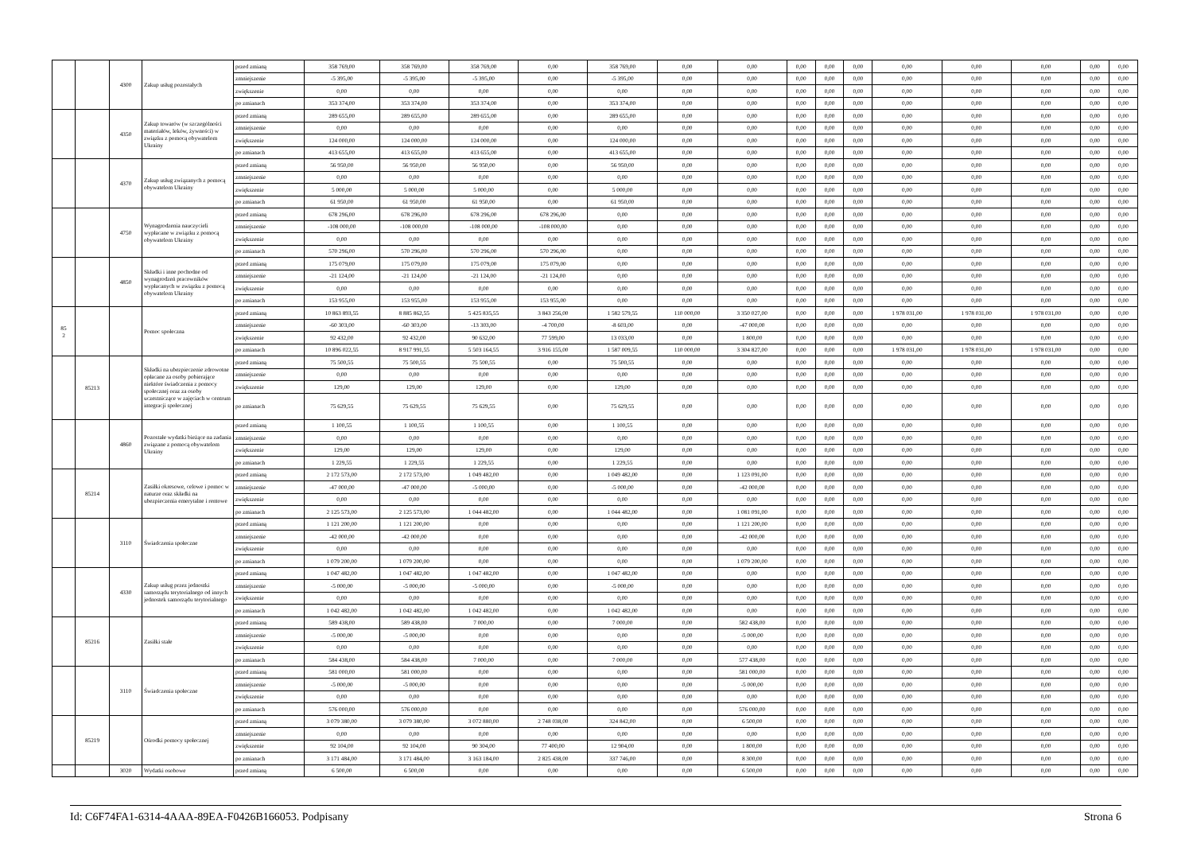| | | 4300 | Zakup usług pozostałych | przed zmianą | 358 769,00 | 358 769,00 | 358 769,00 | 0,00 | 358 769,00 | 0,00 | 0,00 | 0,00 | 0,00 | 0,00 | 0,00 | 0,00 | 0,00 | 0,00 | 0,00 |
| | | | | zmniejszenie | -5 395,00 | -5 395,00 | -5 395,00 | 0,00 | -5 395,00 | 0,00 | 0,00 | 0,00 | 0,00 | 0,00 | 0,00 | 0,00 | 0,00 | 0,00 | 0,00 |
| | | | | zwiększenie | 0,00 | 0,00 | 0,00 | 0,00 | 0,00 | 0,00 | 0,00 | 0,00 | 0,00 | 0,00 | 0,00 | 0,00 | 0,00 | 0,00 | 0,00 |
| | | | | po zmianach | 353 374,00 | 353 374,00 | 353 374,00 | 0,00 | 353 374,00 | 0,00 | 0,00 | 0,00 | 0,00 | 0,00 | 0,00 | 0,00 | 0,00 | 0,00 | 0,00 |
| | | 4350 | Zakup towarów (w szczególności materiałów, leków, żywności) w związku z pomocą obywatelom Ukrainy | przed zmianą | 289 655,00 | 289 655,00 | 289 655,00 | 0,00 | 289 655,00 | 0,00 | 0,00 | 0,00 | 0,00 | 0,00 | 0,00 | 0,00 | 0,00 | 0,00 | 0,00 |
| | | | | zmniejszenie | 0,00 | 0,00 | 0,00 | 0,00 | 0,00 | 0,00 | 0,00 | 0,00 | 0,00 | 0,00 | 0,00 | 0,00 | 0,00 | 0,00 | 0,00 |
| | | | | zwiększenie | 124 000,00 | 124 000,00 | 124 000,00 | 0,00 | 124 000,00 | 0,00 | 0,00 | 0,00 | 0,00 | 0,00 | 0,00 | 0,00 | 0,00 | 0,00 | 0,00 |
| | | | | po zmianach | 413 655,00 | 413 655,00 | 413 655,00 | 0,00 | 413 655,00 | 0,00 | 0,00 | 0,00 | 0,00 | 0,00 | 0,00 | 0,00 | 0,00 | 0,00 | 0,00 |
| | | 4370 | Zakup usług związanych z pomocą obywatelom Ukrainy | przed zmianą | 56 950,00 | 56 950,00 | 56 950,00 | 0,00 | 56 950,00 | 0,00 | 0,00 | 0,00 | 0,00 | 0,00 | 0,00 | 0,00 | 0,00 | 0,00 | 0,00 |
| | | | | zmniejszenie | 0,00 | 0,00 | 0,00 | 0,00 | 0,00 | 0,00 | 0,00 | 0,00 | 0,00 | 0,00 | 0,00 | 0,00 | 0,00 | 0,00 | 0,00 |
| | | | | zwiększenie | 5 000,00 | 5 000,00 | 5 000,00 | 0,00 | 5 000,00 | 0,00 | 0,00 | 0,00 | 0,00 | 0,00 | 0,00 | 0,00 | 0,00 | 0,00 | 0,00 |
| | | | | po zmianach | 61 950,00 | 61 950,00 | 61 950,00 | 0,00 | 61 950,00 | 0,00 | 0,00 | 0,00 | 0,00 | 0,00 | 0,00 | 0,00 | 0,00 | 0,00 | 0,00 |
| | | 4750 | Wynagrodzenia nauczycieli wypłacane w związku z pomocą obywatelom Ukrainy | przed zmianą | 678 296,00 | 678 296,00 | 678 296,00 | 678 296,00 | 0,00 | 0,00 | 0,00 | 0,00 | 0,00 | 0,00 | 0,00 | 0,00 | 0,00 | 0,00 | 0,00 |
| | | | | zmniejszenie | -108 000,00 | -108 000,00 | -108 000,00 | -108 000,00 | 0,00 | 0,00 | 0,00 | 0,00 | 0,00 | 0,00 | 0,00 | 0,00 | 0,00 | 0,00 | 0,00 |
| | | | | zwiększenie | 0,00 | 0,00 | 0,00 | 0,00 | 0,00 | 0,00 | 0,00 | 0,00 | 0,00 | 0,00 | 0,00 | 0,00 | 0,00 | 0,00 | 0,00 |
| | | | | po zmianach | 570 296,00 | 570 296,00 | 570 296,00 | 570 296,00 | 0,00 | 0,00 | 0,00 | 0,00 | 0,00 | 0,00 | 0,00 | 0,00 | 0,00 | 0,00 | 0,00 |
| | | 4850 | Składki i inne pochodne od wynagrodzeń pracowników wypłacanych w związku z pomocą obywatelom Ukrainy | przed zmianą | 175 079,00 | 175 079,00 | 175 079,00 | 175 079,00 | 0,00 | 0,00 | 0,00 | 0,00 | 0,00 | 0,00 | 0,00 | 0,00 | 0,00 | 0,00 | 0,00 |
| | | | | zmniejszenie | -21 124,00 | -21 124,00 | -21 124,00 | -21 124,00 | 0,00 | 0,00 | 0,00 | 0,00 | 0,00 | 0,00 | 0,00 | 0,00 | 0,00 | 0,00 | 0,00 |
| | | | | zwiększenie | 0,00 | 0,00 | 0,00 | 0,00 | 0,00 | 0,00 | 0,00 | 0,00 | 0,00 | 0,00 | 0,00 | 0,00 | 0,00 | 0,00 | 0,00 |
| | | | | po zmianach | 153 955,00 | 153 955,00 | 153 955,00 | 153 955,00 | 0,00 | 0,00 | 0,00 | 0,00 | 0,00 | 0,00 | 0,00 | 0,00 | 0,00 | 0,00 | 0,00 |
| 85 2 | | | Pomoc społeczna | przed zmianą | 10 863 893,55 | 8 885 862,55 | 5 425 835,55 | 3 843 256,00 | 1 582 579,55 | 110 000,00 | 3 350 027,00 | 0,00 | 0,00 | 0,00 | 1 978 031,00 | 1 978 031,00 | 1 978 031,00 | 0,00 | 0,00 |
| | | | | zmniejszenie | -60 303,00 | -60 303,00 | -13 303,00 | -4 700,00 | -8 603,00 | 0,00 | -47 000,00 | 0,00 | 0,00 | 0,00 | 0,00 | 0,00 | 0,00 | 0,00 | 0,00 |
| | | | | zwiększenie | 92 432,00 | 92 432,00 | 90 632,00 | 77 599,00 | 13 033,00 | 0,00 | 1 800,00 | 0,00 | 0,00 | 0,00 | 0,00 | 0,00 | 0,00 | 0,00 | 0,00 |
| | | | | po zmianach | 10 896 022,55 | 8 917 991,55 | 5 503 164,55 | 3 916 155,00 | 1 587 009,55 | 110 000,00 | 3 304 827,00 | 0,00 | 0,00 | 0,00 | 1 978 031,00 | 1 978 031,00 | 1 978 031,00 | 0,00 | 0,00 |
| | 85213 | | Składki na ubezpieczenie zdrowotne opłacane za osoby pobierające niektóre świadczenia z pomocy społecznej oraz za osoby uczestniczące w zajęciach w centrum integracji społecznej | przed zmianą | 75 500,55 | 75 500,55 | 75 500,55 | 0,00 | 75 500,55 | 0,00 | 0,00 | 0,00 | 0,00 | 0,00 | 0,00 | 0,00 | 0,00 | 0,00 | 0,00 |
| | | | | zmniejszenie | 0,00 | 0,00 | 0,00 | 0,00 | 0,00 | 0,00 | 0,00 | 0,00 | 0,00 | 0,00 | 0,00 | 0,00 | 0,00 | 0,00 | 0,00 |
| | | | | zwiększenie | 129,00 | 129,00 | 129,00 | 0,00 | 129,00 | 0,00 | 0,00 | 0,00 | 0,00 | 0,00 | 0,00 | 0,00 | 0,00 | 0,00 | 0,00 |
| | | | | po zmianach | 75 629,55 | 75 629,55 | 75 629,55 | 0,00 | 75 629,55 | 0,00 | 0,00 | 0,00 | 0,00 | 0,00 | 0,00 | 0,00 | 0,00 | 0,00 | 0,00 |
| | | 4860 | Pozostałe wydatki bieżące na zadania związane z pomocą obywatelom Ukrainy | przed zmianą | 1 100,55 | 1 100,55 | 1 100,55 | 0,00 | 1 100,55 | 0,00 | 0,00 | 0,00 | 0,00 | 0,00 | 0,00 | 0,00 | 0,00 | 0,00 | 0,00 |
| | | | | zmniejszenie | 0,00 | 0,00 | 0,00 | 0,00 | 0,00 | 0,00 | 0,00 | 0,00 | 0,00 | 0,00 | 0,00 | 0,00 | 0,00 | 0,00 | 0,00 |
| | | | | zwiększenie | 129,00 | 129,00 | 129,00 | 0,00 | 129,00 | 0,00 | 0,00 | 0,00 | 0,00 | 0,00 | 0,00 | 0,00 | 0,00 | 0,00 | 0,00 |
| | | | | po zmianach | 1 229,55 | 1 229,55 | 1 229,55 | 0,00 | 1 229,55 | 0,00 | 0,00 | 0,00 | 0,00 | 0,00 | 0,00 | 0,00 | 0,00 | 0,00 | 0,00 |
| | 85214 | | Zasiłki okresowe, celowe i pomoc w naturze oraz składki na ubezpieczenia emerytalne i rentowe | przed zmianą | 2 172 573,00 | 2 172 573,00 | 1 049 482,00 | 0,00 | 1 049 482,00 | 0,00 | 1 123 091,00 | 0,00 | 0,00 | 0,00 | 0,00 | 0,00 | 0,00 | 0,00 | 0,00 |
| | | | | zmniejszenie | -47 000,00 | -47 000,00 | -5 000,00 | 0,00 | -5 000,00 | 0,00 | -42 000,00 | 0,00 | 0,00 | 0,00 | 0,00 | 0,00 | 0,00 | 0,00 | 0,00 |
| | | | | zwiększenie | 0,00 | 0,00 | 0,00 | 0,00 | 0,00 | 0,00 | 0,00 | 0,00 | 0,00 | 0,00 | 0,00 | 0,00 | 0,00 | 0,00 | 0,00 |
| | | | | po zmianach | 2 125 573,00 | 2 125 573,00 | 1 044 482,00 | 0,00 | 1 044 482,00 | 0,00 | 1 081 091,00 | 0,00 | 0,00 | 0,00 | 0,00 | 0,00 | 0,00 | 0,00 | 0,00 |
| | | 3110 | Świadczenia społeczne | przed zmianą | 1 121 200,00 | 1 121 200,00 | 0,00 | 0,00 | 0,00 | 0,00 | 1 121 200,00 | 0,00 | 0,00 | 0,00 | 0,00 | 0,00 | 0,00 | 0,00 | 0,00 |
| | | | | zmniejszenie | -42 000,00 | -42 000,00 | 0,00 | 0,00 | 0,00 | 0,00 | -42 000,00 | 0,00 | 0,00 | 0,00 | 0,00 | 0,00 | 0,00 | 0,00 | 0,00 |
| | | | | zwiększenie | 0,00 | 0,00 | 0,00 | 0,00 | 0,00 | 0,00 | 0,00 | 0,00 | 0,00 | 0,00 | 0,00 | 0,00 | 0,00 | 0,00 | 0,00 |
| | | | | po zmianach | 1 079 200,00 | 1 079 200,00 | 0,00 | 0,00 | 0,00 | 0,00 | 1 079 200,00 | 0,00 | 0,00 | 0,00 | 0,00 | 0,00 | 0,00 | 0,00 | 0,00 |
| | | 4330 | Zakup usług przez jednostki samorządu terytorialnego od innych jednostek samorządu terytorialnego | przed zmianą | 1 047 482,00 | 1 047 482,00 | 1 047 482,00 | 0,00 | 1 047 482,00 | 0,00 | 0,00 | 0,00 | 0,00 | 0,00 | 0,00 | 0,00 | 0,00 | 0,00 | 0,00 |
| | | | | zmniejszenie | -5 000,00 | -5 000,00 | -5 000,00 | 0,00 | -5 000,00 | 0,00 | 0,00 | 0,00 | 0,00 | 0,00 | 0,00 | 0,00 | 0,00 | 0,00 | 0,00 |
| | | | | zwiększenie | 0,00 | 0,00 | 0,00 | 0,00 | 0,00 | 0,00 | 0,00 | 0,00 | 0,00 | 0,00 | 0,00 | 0,00 | 0,00 | 0,00 | 0,00 |
| | | | | po zmianach | 1 042 482,00 | 1 042 482,00 | 1 042 482,00 | 0,00 | 1 042 482,00 | 0,00 | 0,00 | 0,00 | 0,00 | 0,00 | 0,00 | 0,00 | 0,00 | 0,00 | 0,00 |
| | 85216 | | Zasiłki stałe | przed zmianą | 589 438,00 | 589 438,00 | 7 000,00 | 0,00 | 7 000,00 | 0,00 | 582 438,00 | 0,00 | 0,00 | 0,00 | 0,00 | 0,00 | 0,00 | 0,00 | 0,00 |
| | | | | zmniejszenie | -5 000,00 | -5 000,00 | 0,00 | 0,00 | 0,00 | 0,00 | -5 000,00 | 0,00 | 0,00 | 0,00 | 0,00 | 0,00 | 0,00 | 0,00 | 0,00 |
| | | | | zwiększenie | 0,00 | 0,00 | 0,00 | 0,00 | 0,00 | 0,00 | 0,00 | 0,00 | 0,00 | 0,00 | 0,00 | 0,00 | 0,00 | 0,00 | 0,00 |
| | | | | po zmianach | 584 438,00 | 584 438,00 | 7 000,00 | 0,00 | 7 000,00 | 0,00 | 577 438,00 | 0,00 | 0,00 | 0,00 | 0,00 | 0,00 | 0,00 | 0,00 | 0,00 |
| | | 3110 | Świadczenia społeczne | przed zmianą | 581 000,00 | 581 000,00 | 0,00 | 0,00 | 0,00 | 0,00 | 581 000,00 | 0,00 | 0,00 | 0,00 | 0,00 | 0,00 | 0,00 | 0,00 | 0,00 |
| | | | | zmniejszenie | -5 000,00 | -5 000,00 | 0,00 | 0,00 | 0,00 | 0,00 | -5 000,00 | 0,00 | 0,00 | 0,00 | 0,00 | 0,00 | 0,00 | 0,00 | 0,00 |
| | | | | zwiększenie | 0,00 | 0,00 | 0,00 | 0,00 | 0,00 | 0,00 | 0,00 | 0,00 | 0,00 | 0,00 | 0,00 | 0,00 | 0,00 | 0,00 | 0,00 |
| | | | | po zmianach | 576 000,00 | 576 000,00 | 0,00 | 0,00 | 0,00 | 0,00 | 576 000,00 | 0,00 | 0,00 | 0,00 | 0,00 | 0,00 | 0,00 | 0,00 | 0,00 |
| | 85219 | | Ośrodki pomocy społecznej | przed zmianą | 3 079 380,00 | 3 079 380,00 | 3 072 880,00 | 2 748 038,00 | 324 842,00 | 0,00 | 6 500,00 | 0,00 | 0,00 | 0,00 | 0,00 | 0,00 | 0,00 | 0,00 | 0,00 |
| | | | | zmniejszenie | 0,00 | 0,00 | 0,00 | 0,00 | 0,00 | 0,00 | 0,00 | 0,00 | 0,00 | 0,00 | 0,00 | 0,00 | 0,00 | 0,00 | 0,00 |
| | | | | zwiększenie | 92 104,00 | 92 104,00 | 90 304,00 | 77 400,00 | 12 904,00 | 0,00 | 1 800,00 | 0,00 | 0,00 | 0,00 | 0,00 | 0,00 | 0,00 | 0,00 | 0,00 |
| | | | | po zmianach | 3 171 484,00 | 3 171 484,00 | 3 163 184,00 | 2 825 438,00 | 337 746,00 | 0,00 | 8 300,00 | 0,00 | 0,00 | 0,00 | 0,00 | 0,00 | 0,00 | 0,00 | 0,00 |
| | | 3020 | Wydatki osobowe | przed zmianą | 6 500,00 | 6 500,00 | 0,00 | 0,00 | 0,00 | 0,00 | 6 500,00 | 0,00 | 0,00 | 0,00 | 0,00 | 0,00 | 0,00 | 0,00 | 0,00 |
Id: C6F74FA1-6314-4AAA-89EA-F0426B166053. Podpisany Strona 6